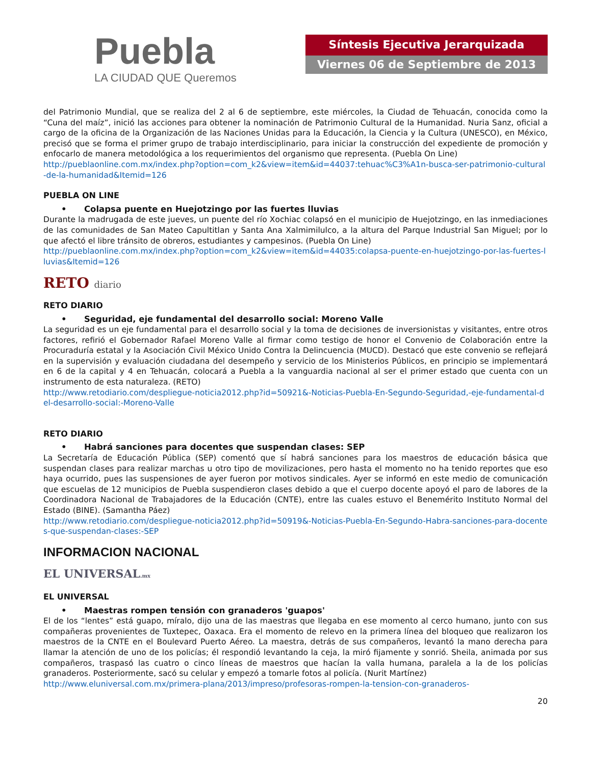Puebla
LA CIUDAD QUE Queremos
Síntesis Ejecutiva Jerarquizada
Viernes 06 de Septiembre de 2013
del Patrimonio Mundial, que se realiza del 2 al 6 de septiembre, este miércoles, la Ciudad de Tehuacán, conocida como la “Cuna del maíz”, inició las acciones para obtener la nominación de Patrimonio Cultural de la Humanidad. Nuria Sanz, oficial a cargo de la oficina de la Organización de las Naciones Unidas para la Educación, la Ciencia y la Cultura (UNESCO), en México, precisó que se forma el primer grupo de trabajo interdisciplinario, para iniciar la construcción del expediente de promoción y enfocarlo de manera metodológica a los requerimientos del organismo que representa. (Puebla On Line)
http://pueblaonline.com.mx/index.php?option=com_k2&view=item&id=44037:tehuac%C3%A1n-busca-ser-patrimonio-cultural-de-la-humanidad&Itemid=126
PUEBLA ON LINE
• Colapsa puente en Huejotzingo por las fuertes lluvias
Durante la madrugada de este jueves, un puente del río Xochiac colapsó en el municipio de Huejotzingo, en las inmediaciones de las comunidades de San Mateo Capultitlan y Santa Ana Xalmimilulco, a la altura del Parque Industrial San Miguel; por lo que afectó el libre tránsito de obreros, estudiantes y campesinos. (Puebla On Line)
http://pueblaonline.com.mx/index.php?option=com_k2&view=item&id=44035:colapsa-puente-en-huejotzingo-por-las-fuertes-lluvias&Itemid=126
RETO diario
RETO DIARIO
• Seguridad, eje fundamental del desarrollo social: Moreno Valle
La seguridad es un eje fundamental para el desarrollo social y la toma de decisiones de inversionistas y visitantes, entre otros factores, refirió el Gobernador Rafael Moreno Valle al firmar como testigo de honor el Convenio de Colaboración entre la Procuraduría estatal y la Asociación Civil México Unido Contra la Delincuencia (MUCD). Destacó que este convenio se reflejará en la supervisión y evaluación ciudadana del desempeño y servicio de los Ministerios Públicos, en principio se implementará en 6 de la capital y 4 en Tehuacán, colocará a Puebla a la vanguardia nacional al ser el primer estado que cuenta con un instrumento de esta naturaleza. (RETO)
http://www.retodiario.com/despliegue-noticia2012.php?id=50921&-Noticias-Puebla-En-Segundo-Seguridad,-eje-fundamental-del-desarrollo-social:-Moreno-Valle
RETO DIARIO
• Habrá sanciones para docentes que suspendan clases: SEP
La Secretaría de Educación Pública (SEP) comentó que sí habrá sanciones para los maestros de educación básica que suspendan clases para realizar marchas u otro tipo de movilizaciones, pero hasta el momento no ha tenido reportes que eso haya ocurrido, pues las suspensiones de ayer fueron por motivos sindicales. Ayer se informó en este medio de comunicación que escuelas de 12 municipios de Puebla suspendieron clases debido a que el cuerpo docente apoyó el paro de labores de la Coordinadora Nacional de Trabajadores de la Educación (CNTE), entre las cuales estuvo el Benemérito Instituto Normal del Estado (BINE). (Samantha Páez)
http://www.retodiario.com/despliegue-noticia2012.php?id=50919&-Noticias-Puebla-En-Segundo-Habra-sanciones-para-docentes-que-suspendan-clases:-SEP
INFORMACION NACIONAL
EL UNIVERSAL.mx
EL UNIVERSAL
• Maestras rompen tensión con granaderos 'guapos'
El de los “lentes” está guapo, míralo, dijo una de las maestras que llegaba en ese momento al cerco humano, junto con sus compañeras provenientes de Tuxtepec, Oaxaca. Era el momento de relevo en la primera línea del bloqueo que realizaron los maestros de la CNTE en el Boulevard Puerto Aéreo. La maestra, detrás de sus compañeros, levantó la mano derecha para llamar la atención de uno de los policías; él respondió levantando la ceja, la miró fijamente y sonrió. Sheila, animada por sus compañeros, traspasó las cuatro o cinco líneas de maestros que hacían la valla humana, paralela a la de los policías granaderos. Posteriormente, sacó su celular y empezó a tomarle fotos al policía. (Nurit Martínez)
http://www.eluniversal.com.mx/primera-plana/2013/impreso/profesoras-rompen-la-tension-con-granaderos-
20